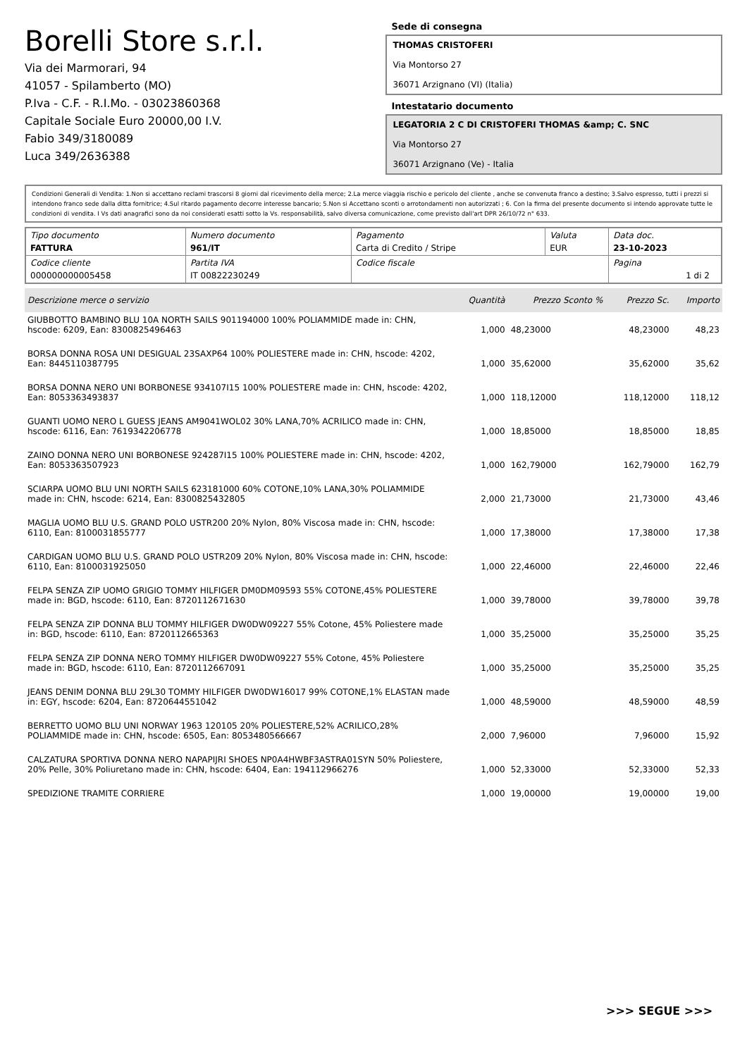Borelli Store s.r.l.
Via dei Marmorari, 94
41057 - Spilamberto (MO)
P.Iva - C.F. - R.I.Mo. - 03023860368
Capitale Sociale Euro 20000,00 I.V.
Fabio 349/3180089
Luca 349/2636388
Sede di consegna
THOMAS CRISTOFERI
Via Montorso 27
36071 Arzignano (VI) (Italia)
Intestatario documento
LEGATORIA 2 C DI CRISTOFERI THOMAS &amp; C. SNC
Via Montorso 27
36071 Arzignano (Ve) - Italia
Condizioni Generali di Vendita: 1.Non si accettano reclami trascorsi 8 giorni dal ricevimento della merce; 2.La merce viaggia rischio e pericolo del cliente , anche se convenuta franco a destino; 3.Salvo espresso, tutti i prezzi si intendono franco sede dalla ditta fornitrice; 4.Sul ritardo pagamento decorre interesse bancario; 5.Non si Accettano sconti o arrotondamenti non autorizzati ; 6. Con la firma del presente documento si intendo approvate tutte le condizioni di vendita. I Vs dati anagrafici sono da noi considerati esatti sotto la Vs. responsabilità, salvo diversa comunicazione, come previsto dall'art DPR 26/10/72 n° 633.
| Tipo documento FATTURA | Numero documento 961/IT | Pagamento Carta di Credito / Stripe | Valuta EUR | Data doc. 23-10-2023 |
| Codice cliente 000000000005458 | Partita IVA IT 00822230249 | Codice fiscale | | Pagina 1 di 2 |
| Descrizione merce o servizio | Quantità | Prezzo Sconto % | Prezzo Sc. | Importo |
| --- | --- | --- | --- | --- |
| GIUBBOTTO BAMBINO BLU 10A NORTH SAILS 901194000 100% POLIAMMIDE made in: CHN, hscode: 6209, Ean: 8300825496463 | 1,000 | 48,23000 | 48,23000 | 48,23 |
| BORSA DONNA ROSA UNI DESIGUAL 23SAXP64 100% POLIESTERE made in: CHN, hscode: 4202, Ean: 8445110387795 | 1,000 | 35,62000 | 35,62000 | 35,62 |
| BORSA DONNA NERO UNI BORBONESE 934107I15 100% POLIESTERE made in: CHN, hscode: 4202, Ean: 8053363493837 | 1,000 | 118,12000 | 118,12000 | 118,12 |
| GUANTI UOMO NERO L GUESS JEANS AM9041WOL02 30% LANA,70% ACRILICO made in: CHN, hscode: 6116, Ean: 7619342206778 | 1,000 | 18,85000 | 18,85000 | 18,85 |
| ZAINO DONNA NERO UNI BORBONESE 924287I15 100% POLIESTERE made in: CHN, hscode: 4202, Ean: 8053363507923 | 1,000 | 162,79000 | 162,79000 | 162,79 |
| SCIARPA UOMO BLU UNI NORTH SAILS 623181000 60% COTONE,10% LANA,30% POLIAMMIDE made in: CHN, hscode: 6214, Ean: 8300825432805 | 2,000 | 21,73000 | 21,73000 | 43,46 |
| MAGLIA UOMO BLU U.S. GRAND POLO USTR200 20% Nylon, 80% Viscosa made in: CHN, hscode: 6110, Ean: 8100031855777 | 1,000 | 17,38000 | 17,38000 | 17,38 |
| CARDIGAN UOMO BLU U.S. GRAND POLO USTR209 20% Nylon, 80% Viscosa made in: CHN, hscode: 6110, Ean: 8100031925050 | 1,000 | 22,46000 | 22,46000 | 22,46 |
| FELPA SENZA ZIP UOMO GRIGIO TOMMY HILFIGER DM0DM09593 55% COTONE,45% POLIESTERE made in: BGD, hscode: 6110, Ean: 8720112671630 | 1,000 | 39,78000 | 39,78000 | 39,78 |
| FELPA SENZA ZIP DONNA BLU TOMMY HILFIGER DW0DW09227 55% Cotone, 45% Poliestere made in: BGD, hscode: 6110, Ean: 8720112665363 | 1,000 | 35,25000 | 35,25000 | 35,25 |
| FELPA SENZA ZIP DONNA NERO TOMMY HILFIGER DW0DW09227 55% Cotone, 45% Poliestere made in: BGD, hscode: 6110, Ean: 8720112667091 | 1,000 | 35,25000 | 35,25000 | 35,25 |
| JEANS DENIM DONNA BLU 29L30 TOMMY HILFIGER DW0DW16017 99% COTONE,1% ELASTAN made in: EGY, hscode: 6204, Ean: 8720644551042 | 1,000 | 48,59000 | 48,59000 | 48,59 |
| BERRETTO UOMO BLU UNI NORWAY 1963 120105 20% POLIESTERE,52% ACRILICO,28% POLIAMMIDE made in: CHN, hscode: 6505, Ean: 8053480566667 | 2,000 | 7,96000 | 7,96000 | 15,92 |
| CALZATURA SPORTIVA DONNA NERO NAPAPIJRI SHOES NP0A4HWBF3ASTRA01SYN 50% Poliestere, 20% Pelle, 30% Poliuretano made in: CHN, hscode: 6404, Ean: 194112966276 | 1,000 | 52,33000 | 52,33000 | 52,33 |
| SPEDIZIONE TRAMITE CORRIERE | 1,000 | 19,00000 | 19,00000 | 19,00 |
>>> SEGUE >>>